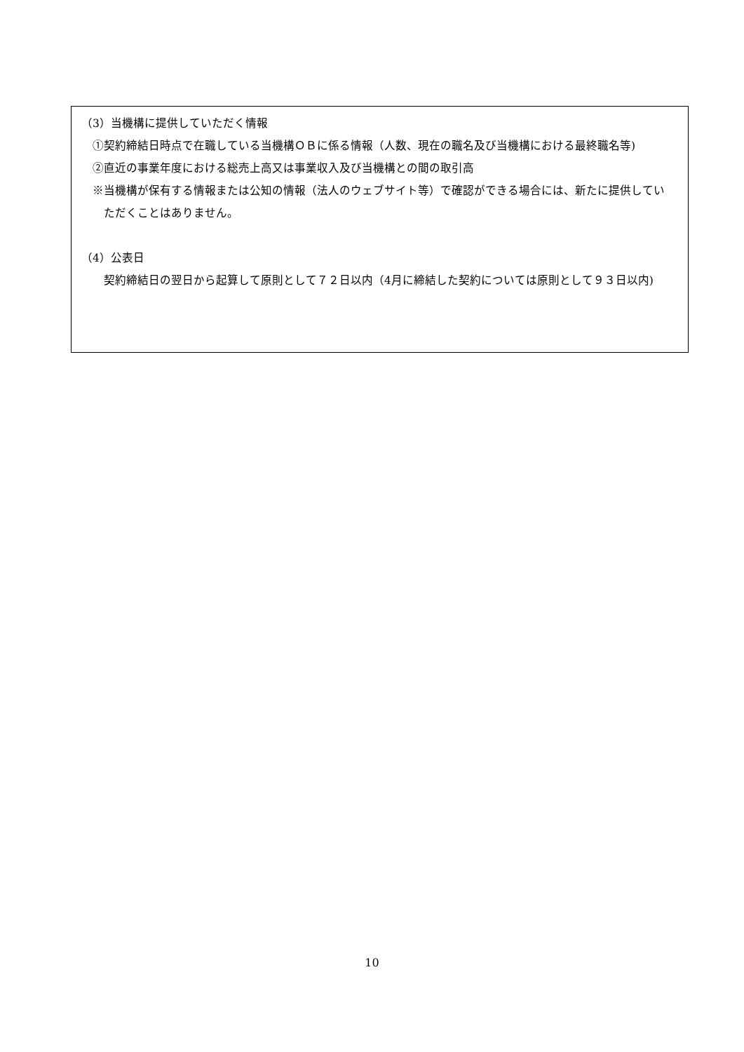（3）当機構に提供していただく情報
①契約締結日時点で在職している当機構ＯＢに係る情報（人数、現在の職名及び当機構における最終職名等)
②直近の事業年度における総売上高又は事業収入及び当機構との間の取引高
※当機構が保有する情報または公知の情報（法人のウェブサイト等）で確認ができる場合には、新たに提供していただくことはありません。
（4）公表日
契約締結日の翌日から起算して原則として７２日以内（4月に締結した契約については原則として９３日以内)
10